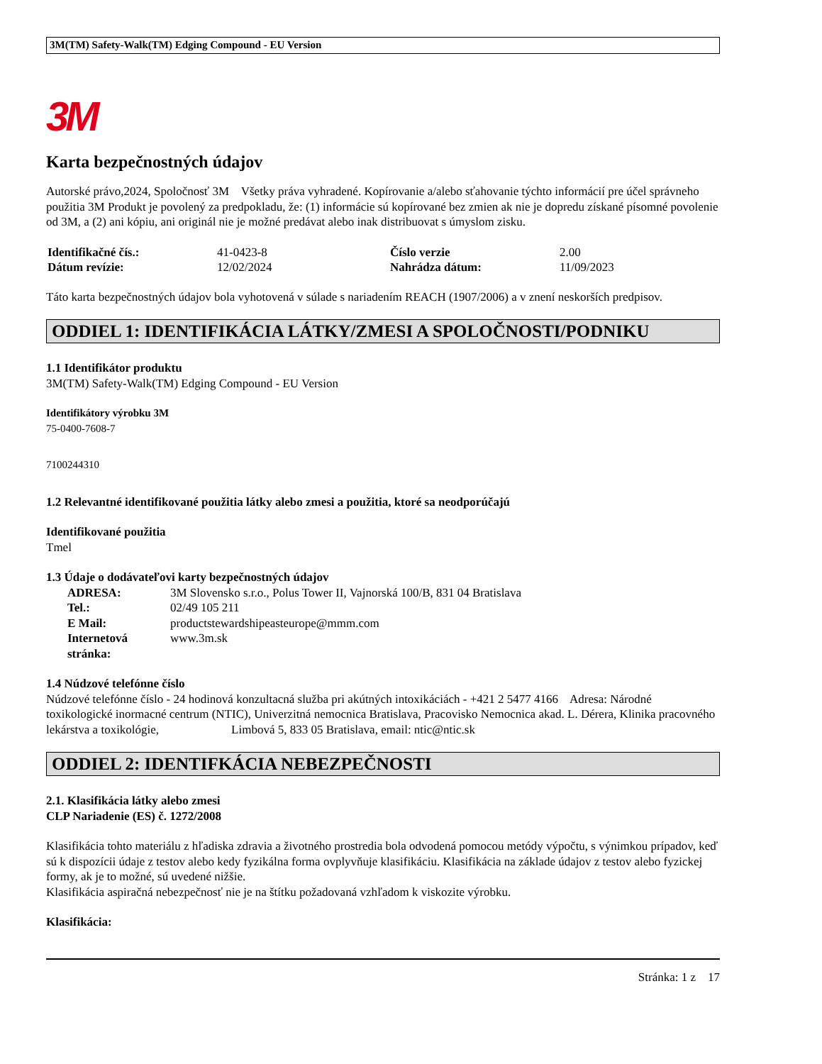3M(TM) Safety-Walk(TM) Edging Compound - EU Version
3M
Karta bezpečnostných údajov
Autorské právo,2024, Spoločnosť 3M Všetky práva vyhradené. Kopírovanie a/alebo sťahovanie týchto informácií pre účel správneho použitia 3M Produkt je povolený za predpokladu, že: (1) informácie sú kopírované bez zmien ak nie je dopredu získané písomné povolenie od 3M, a (2) ani kópiu, ani originál nie je možné predávat alebo inak distribuovat s úmyslom zisku.
| Identifikačné čís.: | 41-0423-8 | Číslo verzie | 2.00 |
| Dátum revízie: | 12/02/2024 | Nahrádza dátum: | 11/09/2023 |
Táto karta bezpečnostných údajov bola vyhotovená v súlade s nariadením REACH (1907/2006) a v znení neskorších predpisov.
ODDIEL 1: IDENTIFIKÁCIA LÁTKY/ZMESI A SPOLOČNOSTI/PODNIKU
1.1 Identifikátor produktu
3M(TM) Safety-Walk(TM) Edging Compound - EU Version
Identifikátory výrobku 3M
75-0400-7608-7
7100244310
1.2 Relevantné identifikované použitia látky alebo zmesi a použitia, ktoré sa neodporúčajú
Identifikované použitia
Tmel
1.3 Údaje o dodávateľovi karty bezpečnostných údajov
| ADRESA: | 3M Slovensko s.r.o., Polus Tower II, Vajnorská 100/B, 831 04 Bratislava |
| Tel.: | 02/49 105 211 |
| E Mail: | productstewardshipeasteurope@mmm.com |
| Internetová stránka: | www.3m.sk |
1.4 Núdzové telefónne číslo
Núdzové telefónne číslo - 24 hodinová konzultacná služba pri akútných intoxikáciách - +421 2 5477 4166 Adresa: Národné toxikologické inormacné centrum (NTIC), Univerzitná nemocnica Bratislava, Pracovisko Nemocnica akad. L. Dérera, Klinika pracovného lekárstva a toxikológie, Limbová 5, 833 05 Bratislava, email: ntic@ntic.sk
ODDIEL 2: IDENTIFKÁCIA NEBEZPEČNOSTI
2.1. Klasifikácia látky alebo zmesi
CLP Nariadenie (ES) č. 1272/2008
Klasifikácia tohto materiálu z hľadiska zdravia a životného prostredia bola odvodená pomocou metódy výpočtu, s výnimkou prípadov, keď sú k dispozícii údaje z testov alebo kedy fyzikálna forma ovplyvňuje klasifikáciu. Klasifikácia na základe údajov z testov alebo fyzickej formy, ak je to možné, sú uvedené nižšie.
Klasifikácia aspiračná nebezpečnosť nie je na štítku požadovaná vzhľadom k viskozite výrobku.
Klasifikácia:
Stránka: 1 z 17